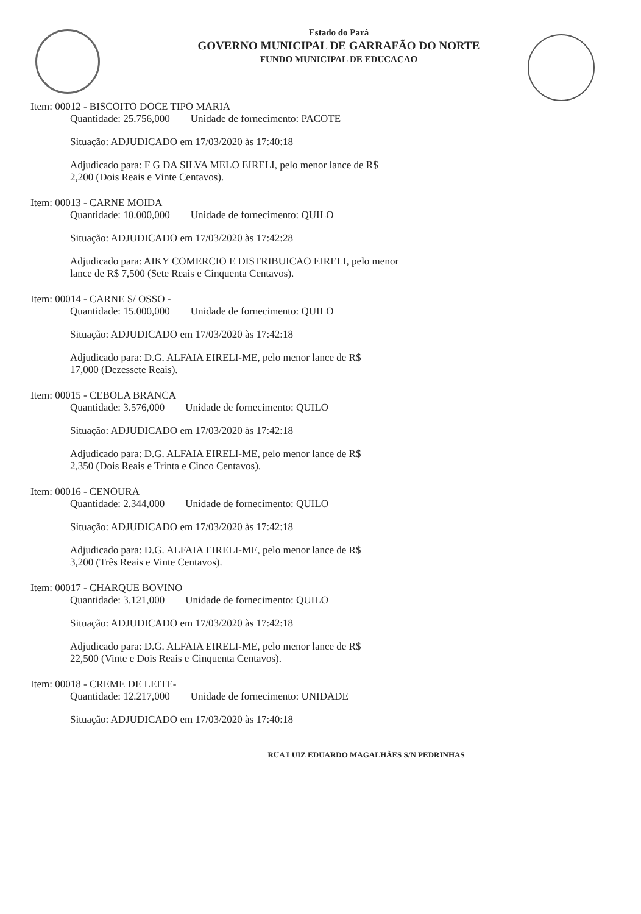Estado do Pará
GOVERNO MUNICIPAL DE GARRAFÃO DO NORTE
FUNDO MUNICIPAL DE EDUCACAO
Item: 00012 - BISCOITO DOCE TIPO MARIA
Quantidade: 25.756,000 Unidade de fornecimento: PACOTE
Situação: ADJUDICADO em 17/03/2020 às 17:40:18
Adjudicado para: F G DA SILVA MELO EIRELI, pelo menor lance de R$
2,200 (Dois Reais e Vinte Centavos).
Item: 00013 - CARNE MOIDA
Quantidade: 10.000,000 Unidade de fornecimento: QUILO
Situação: ADJUDICADO em 17/03/2020 às 17:42:28
Adjudicado para: AIKY COMERCIO E DISTRIBUICAO EIRELI, pelo menor
lance de R$ 7,500 (Sete Reais e Cinquenta Centavos).
Item: 00014 - CARNE S/ OSSO -
Quantidade: 15.000,000 Unidade de fornecimento: QUILO
Situação: ADJUDICADO em 17/03/2020 às 17:42:18
Adjudicado para: D.G. ALFAIA EIRELI-ME, pelo menor lance de R$
17,000 (Dezessete Reais).
Item: 00015 - CEBOLA BRANCA
Quantidade: 3.576,000 Unidade de fornecimento: QUILO
Situação: ADJUDICADO em 17/03/2020 às 17:42:18
Adjudicado para: D.G. ALFAIA EIRELI-ME, pelo menor lance de R$
2,350 (Dois Reais e Trinta e Cinco Centavos).
Item: 00016 - CENOURA
Quantidade: 2.344,000 Unidade de fornecimento: QUILO
Situação: ADJUDICADO em 17/03/2020 às 17:42:18
Adjudicado para: D.G. ALFAIA EIRELI-ME, pelo menor lance de R$
3,200 (Três Reais e Vinte Centavos).
Item: 00017 - CHARQUE BOVINO
Quantidade: 3.121,000 Unidade de fornecimento: QUILO
Situação: ADJUDICADO em 17/03/2020 às 17:42:18
Adjudicado para: D.G. ALFAIA EIRELI-ME, pelo menor lance de R$
22,500 (Vinte e Dois Reais e Cinquenta Centavos).
Item: 00018 - CREME DE LEITE-
Quantidade: 12.217,000 Unidade de fornecimento: UNIDADE
Situação: ADJUDICADO em 17/03/2020 às 17:40:18
RUA LUIZ EDUARDO MAGALHÃES S/N PEDRINHAS